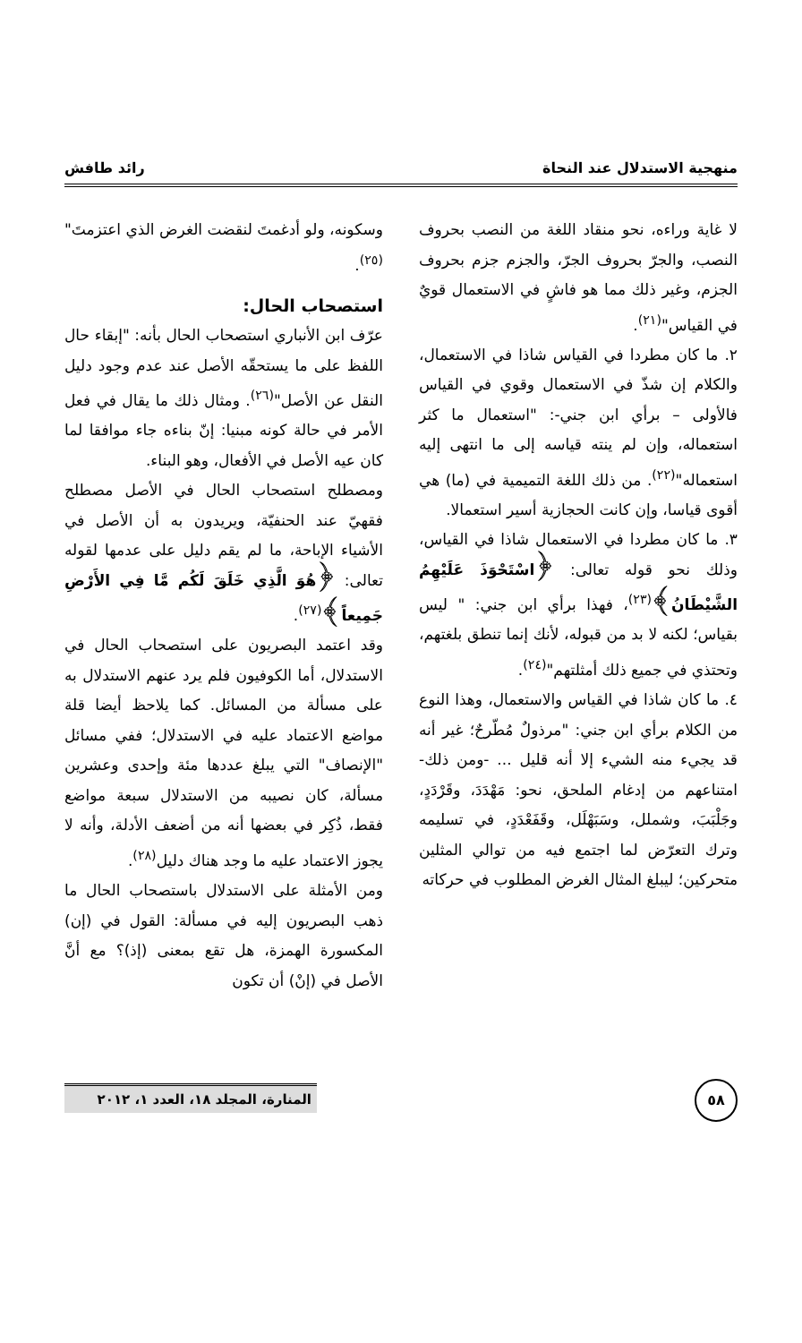منهجية الاستدلال عند النحاة رائد طافش
لا غاية وراءه، نحو منقاد اللغة من النصب بحروف النصب، والجرّ بحروف الجرّ، والجزم جزم بحروف الجزم، وغير ذلك مما هو فاشٍ في الاستعمال قويٌ في القياس"<sup>(٢١)</sup>.
٢. ما كان مطردا في القياس شاذا في الاستعمال، والكلام إن شذّ في الاستعمال وقوي في القياس فالأولى – برأي ابن جني-: "استعمال ما كثر استعماله، وإن لم ينته قياسه إلى ما انتهى إليه استعماله"<sup>(٢٢)</sup>. من ذلك اللغة التميمية في (ما) هي أقوى قياسا، وإن كانت الحجازية أسير استعمالا.
٣. ما كان مطردا في الاستعمال شاذا في القياس، وذلك نحو قوله تعالى: ﴿اسْتَحْوَذَ عَلَيْهِمُ الشَّيْطَانُ﴾<sup>(٢٣)</sup>، فهذا برأي ابن جني: " ليس بقياس؛ لكنه لا بد من قبوله، لأنك إنما تنطق بلغتهم، وتحتذي في جميع ذلك أمثلتهم"<sup>(٢٤)</sup>.
٤. ما كان شاذا في القياس والاستعمال، وهذا النوع من الكلام برأي ابن جني: "مرذولٌ مُطّرحٌ؛ غير أنه قد يجيء منه الشيء إلا أنه قليل ... -ومن ذلك- امتناعهم من إدغام الملحق، نحو: مَهْدَدَ، وقَرْدَدٍ، وجَلْبَبَ، وشملل، وسَبَهْلَل، وقَفَعْدَدٍ، في تسليمه وترك التعرّض لما اجتمع فيه من توالي المثلين متحركين؛ ليبلغ المثال الغرض المطلوب في حركاته
وسكونه، ولو أدغمتَ لنقضت الغرض الذي اعتزمتَ"<sup>(٢٥)</sup>.
استصحاب الحال:
عرّف ابن الأنباري استصحاب الحال بأنه: "إبقاء حال اللفظ على ما يستحقّه الأصل عند عدم وجود دليل النقل عن الأصل"<sup>(٢٦)</sup>. ومثال ذلك ما يقال في فعل الأمر في حالة كونه مبنيا: إنّ بناءه جاء موافقا لما كان عيه الأصل في الأفعال، وهو البناء.
ومصطلح استصحاب الحال في الأصل مصطلح فقهيّ عند الحنفيّة، ويريدون به أن الأصل في الأشياء الإباحة، ما لم يقم دليل على عدمها لقوله تعالى: ﴿هُوَ الَّذِي خَلَقَ لَكُم مَّا فِي الأَرْضِ جَمِيعاً﴾<sup>(٢٧)</sup>.
وقد اعتمد البصريون على استصحاب الحال في الاستدلال، أما الكوفيون فلم يرد عنهم الاستدلال به على مسألة من المسائل. كما يلاحظ أيضا قلة مواضع الاعتماد عليه في الاستدلال؛ ففي مسائل "الإنصاف" التي يبلغ عددها مئة وإحدى وعشرين مسألة، كان نصيبه من الاستدلال سبعة مواضع فقط، ذُكِر في بعضها أنه من أضعف الأدلة، وأنه لا يجوز الاعتماد عليه ما وجد هناك دليل<sup>(٢٨)</sup>.
ومن الأمثلة على الاستدلال باستصحاب الحال ما ذهب البصريون إليه في مسألة: القول في (إن) المكسورة الهمزة، هل تقع بمعنى (إذ)؟ مع أنَّ الأصل في (إنْ) أن تكون
٥٨
المنارة، المجلد ١٨، العدد ١، ٢٠١٢